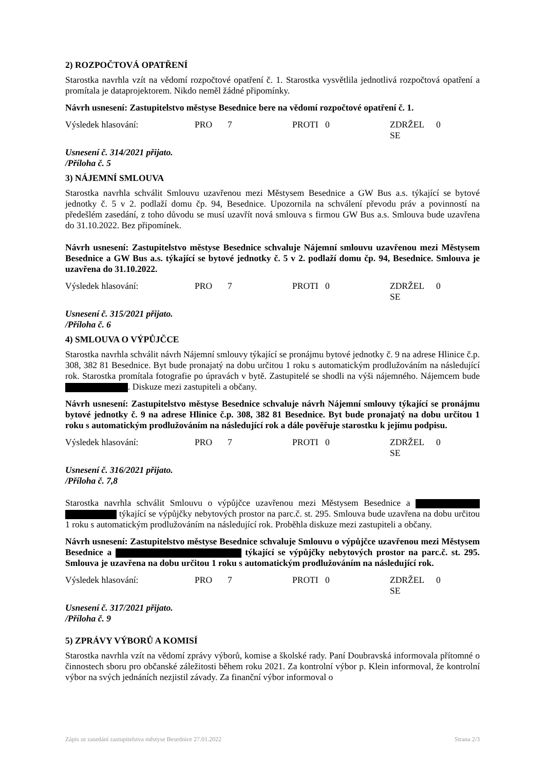2) ROZPOČTOVÁ OPATŘENÍ
Starostka navrhla vzít na vědomí rozpočtové opatření č. 1. Starostka vysvětlila jednotlivá rozpočtová opatření a promítala je dataprojektorem. Nikdo neměl žádné připomínky.
Návrh usnesení: Zastupitelstvo městyse Besednice bere na vědomí rozpočtové opatření č. 1.
Výsledek hlasování: PRO 7 PROTI 0 ZDRŽEL SE 0
Usnesení č. 314/2021 přijato.
/Příloha č. 5
3) NÁJEMNÍ SMLOUVA
Starostka navrhla schválit Smlouvu uzavřenou mezi Městysem Besednice a GW Bus a.s. týkající se bytové jednotky č. 5 v 2. podlaží domu čp. 94, Besednice. Upozornila na schválení převodu práv a povinností na předešlém zasedání, z toho důvodu se musí uzavřít nová smlouva s firmou GW Bus a.s. Smlouva bude uzavřena do 31.10.2022. Bez připomínek.
Návrh usnesení: Zastupitelstvo městyse Besednice schvaluje Nájemní smlouvu uzavřenou mezi Městysem Besednice a GW Bus a.s. týkající se bytové jednotky č. 5 v 2. podlaží domu čp. 94, Besednice. Smlouva je uzavřena do 31.10.2022.
Výsledek hlasování: PRO 7 PROTI 0 ZDRŽEL SE 0
Usnesení č. 315/2021 přijato.
/Příloha č. 6
4) SMLOUVA O VÝPŮJČCE
Starostka navrhla schválit návrh Nájemní smlouvy týkající se pronájmu bytové jednotky č. 9 na adrese Hlinice č.p. 308, 382 81 Besednice. Byt bude pronajatý na dobu určitou 1 roku s automatickým prodlužováním na následující rok. Starostka promítala fotografie po úpravách v bytě. Zastupitelé se shodli na výši nájemného. Nájemcem bude . Diskuze mezi zastupiteli a občany.
Návrh usnesení: Zastupitelstvo městyse Besednice schvaluje návrh Nájemní smlouvy týkající se pronájmu bytové jednotky č. 9 na adrese Hlinice č.p. 308, 382 81 Besednice. Byt bude pronajatý na dobu určitou 1 roku s automatickým prodlužováním na následující rok a dále pověřuje starostku k jejímu podpisu.
Výsledek hlasování: PRO 7 PROTI 0 ZDRŽEL SE 0
Usnesení č. 316/2021 přijato.
/Příloha č. 7,8
Starostka navrhla schválit Smlouvu o výpůjčce uzavřenou mezi Městysem Besednice a týkající se výpůjčky nebytových prostor na parc.č. st. 295. Smlouva bude uzavřena na dobu určitou 1 roku s automatickým prodlužováním na následující rok. Proběhla diskuze mezi zastupiteli a občany.
Návrh usnesení: Zastupitelstvo městyse Besednice schvaluje Smlouvu o výpůjčce uzavřenou mezi Městysem Besednice a týkající se výpůjčky nebytových prostor na parc.č. st. 295. Smlouva je uzavřena na dobu určitou 1 roku s automatickým prodlužováním na následující rok.
Výsledek hlasování: PRO 7 PROTI 0 ZDRŽEL SE 0
Usnesení č. 317/2021 přijato.
/Příloha č. 9
5) ZPRÁVY VÝBORŮ A KOMISÍ
Starostka navrhla vzít na vědomí zprávy výborů, komise a školské rady. Paní Doubravská informovala přítomné o činnostech sboru pro občanské záležitosti během roku 2021. Za kontrolní výbor p. Klein informoval, že kontrolní výbor na svých jednáních nezjistil závady. Za finanční výbor informoval o
Zápis ze zasedání zastupitelstva městyse Besednice 27.01.2022 Strana 2/3